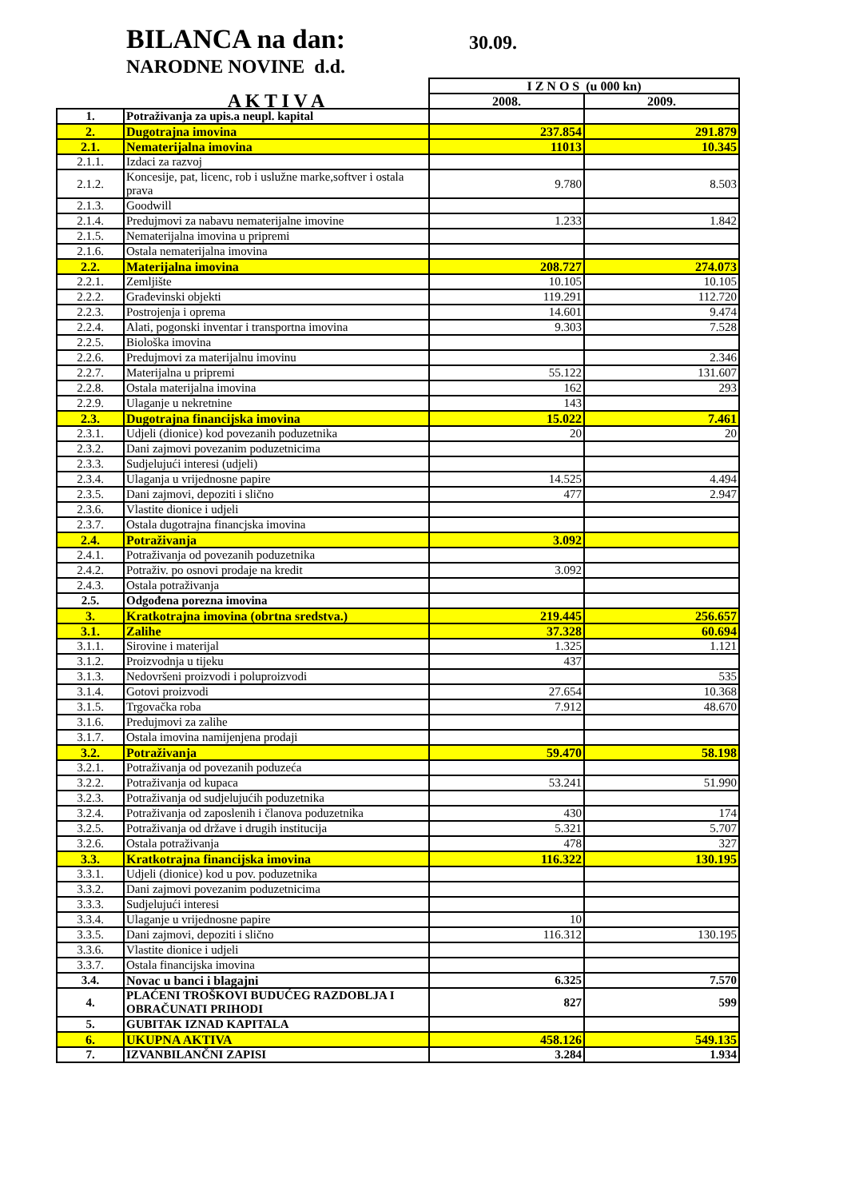BILANCA na dan: 30.09.
NARODNE NOVINE d.d.
| | | I Z N O S (u 000 kn) | |
| | A K T I V A | 2008. | 2009. |
| 1. | Potraživanja za upis.a neupl. kapital | | |
| 2. | Dugotrajna imovina | 237.854 | 291.879 |
| 2.1. | Nematerijalna imovina | 11013 | 10.345 |
| 2.1.1. | Izdaci za razvoj | | |
| 2.1.2. | Koncesije, pat, licenc, rob i uslužne marke,softver i ostala prava | 9.780 | 8.503 |
| 2.1.3. | Goodwill | | |
| 2.1.4. | Predujmovi za nabavu nematerijalne imovine | 1.233 | 1.842 |
| 2.1.5. | Nematerijalna imovina u pripremi | | |
| 2.1.6. | Ostala nematerijalna imovina | | |
| 2.2. | Materijalna imovina | 208.727 | 274.073 |
| 2.2.1. | Zemljište | 10.105 | 10.105 |
| 2.2.2. | Građevinski objekti | 119.291 | 112.720 |
| 2.2.3. | Postrojenja i oprema | 14.601 | 9.474 |
| 2.2.4. | Alati, pogonski inventar i transportna imovina | 9.303 | 7.528 |
| 2.2.5. | Biološka imovina | | |
| 2.2.6. | Predujmovi za materijalnu imovinu | | 2.346 |
| 2.2.7. | Materijalna u pripremi | 55.122 | 131.607 |
| 2.2.8. | Ostala materijalna imovina | 162 | 293 |
| 2.2.9. | Ulaganje u nekretnine | 143 | |
| 2.3. | Dugotrajna financijska imovina | 15.022 | 7.461 |
| 2.3.1. | Udjeli (dionice) kod povezanih poduzetnika | 20 | 20 |
| 2.3.2. | Dani zajmovi povezanim poduzetnicima | | |
| 2.3.3. | Sudjelujući interesi (udjeli) | | |
| 2.3.4. | Ulaganja u vrijednosne papire | 14.525 | 4.494 |
| 2.3.5. | Dani zajmovi, depoziti i slično | 477 | 2.947 |
| 2.3.6. | Vlastite dionice i udjeli | | |
| 2.3.7. | Ostala dugotrajna financjska imovina | | |
| 2.4. | Potraživanja | 3.092 | |
| 2.4.1. | Potraživanja od povezanih poduzetnika | | |
| 2.4.2. | Potraživ. po osnovi prodaje na kredit | 3.092 | |
| 2.4.3. | Ostala potraživanja | | |
| 2.5. | Odgođena porezna imovina | | |
| 3. | Kratkotrajna imovina (obrtna sredstva.) | 219.445 | 256.657 |
| 3.1. | Zalihe | 37.328 | 60.694 |
| 3.1.1. | Sirovine i materijal | 1.325 | 1.121 |
| 3.1.2. | Proizvodnja u tijeku | 437 | |
| 3.1.3. | Nedovršeni proizvodi i poluproizvodi | | 535 |
| 3.1.4. | Gotovi proizvodi | 27.654 | 10.368 |
| 3.1.5. | Trgovačka roba | 7.912 | 48.670 |
| 3.1.6. | Predujmovi za zalihe | | |
| 3.1.7. | Ostala imovina namijenjena prodaji | | |
| 3.2. | Potraživanja | 59.470 | 58.198 |
| 3.2.1. | Potraživanja od povezanih poduzeća | | |
| 3.2.2. | Potraživanja od kupaca | 53.241 | 51.990 |
| 3.2.3. | Potraživanja od sudjelujućih poduzetnika | | |
| 3.2.4. | Potraživanja od zaposlenih i članova poduzetnika | 430 | 174 |
| 3.2.5. | Potraživanja od države i drugih institucija | 5.321 | 5.707 |
| 3.2.6. | Ostala potraživanja | 478 | 327 |
| 3.3. | Kratkotrajna financijska imovina | 116.322 | 130.195 |
| 3.3.1. | Udjeli (dionice) kod u pov. poduzetnika | | |
| 3.3.2. | Dani zajmovi povezanim poduzetnicima | | |
| 3.3.3. | Sudjelujući interesi | | |
| 3.3.4. | Ulaganje u vrijednosne papire | 10 | |
| 3.3.5. | Dani zajmovi, depoziti i slično | 116.312 | 130.195 |
| 3.3.6. | Vlastite dionice i udjeli | | |
| 3.3.7. | Ostala financijska imovina | | |
| 3.4. | Novac u banci i blagajni | 6.325 | 7.570 |
| 4. | PLAĆENI TROŠKOVI BUDUĆEG RAZDOBLJA I OBRAČUNATI PRIHODI | 827 | 599 |
| 5. | GUBITAK IZNAD KAPITALA | | |
| 6. | UKUPNA AKTIVA | 458.126 | 549.135 |
| 7. | IZVANBILANČNI ZAPISI | 3.284 | 1.934 |